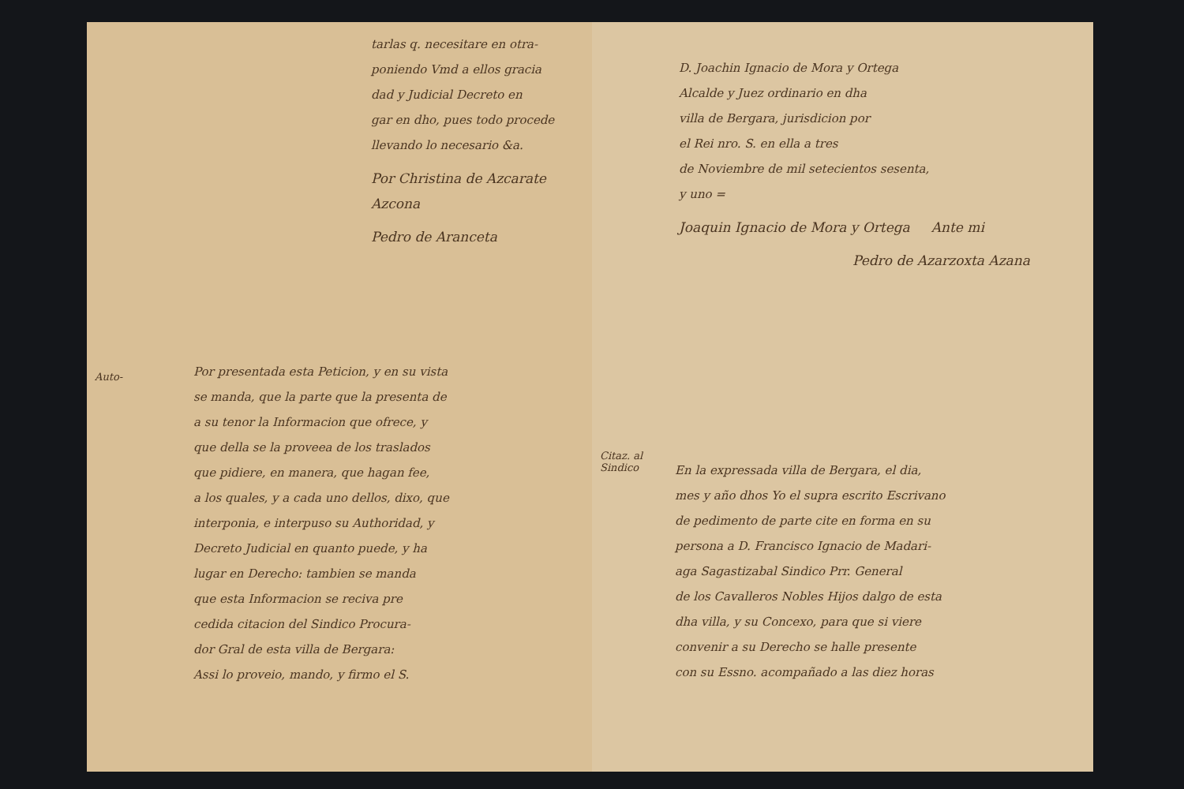tarlas q. necesitare en otra-
poniendo Vmd a ellos gracia
dad y Judicial Decreto en
gar en dho, pues todo procede
llevando lo necesario &a.
Por Christina de Azcarate Azcona
Pedro de Aranceta
Auto-
Por presentada esta Peticion, y en su vista
se manda, que la parte que la presenta de
a su tenor la Informacion que ofrece, y
que della se la proveea de los traslados
que pidiere, en manera, que hagan fee,
a los quales, y a cada uno dellos, dixo, que
interponia, e interpuso su Authoridad, y
Decreto Judicial en quanto puede, y ha
lugar en Derecho: tambien se manda
que esta Informacion se reciva pre
cedida citacion del Sindico Procura-
dor Gral de esta villa de Bergara:
Assi lo proveio, mando, y firmo el S.
D. Joachin Ignacio de Mora y Ortega
Alcalde y Juez ordinario en dha
villa de Bergara, jurisdicion por
el Rei nro. S. en ella a tres
de Noviembre de mil setecientos sesenta,
y uno =
Joaquin Ignacio de Mora y Ortega Ante mi
Pedro de Azarzoxta Azana
Citaz. al Sindico
En la expressada villa de Bergara, el dia,
mes y año dhos Yo el supra escrito Escrivano
de pedimento de parte cite en forma en su
persona a D. Francisco Ignacio de Madari-
aga Sagastizabal Sindico Prr. General
de los Cavalleros Nobles Hijos dalgo de esta
dha villa, y su Concexo, para que si viere
convenir a su Derecho se halle presente
con su Essno. acompañado a las diez horas